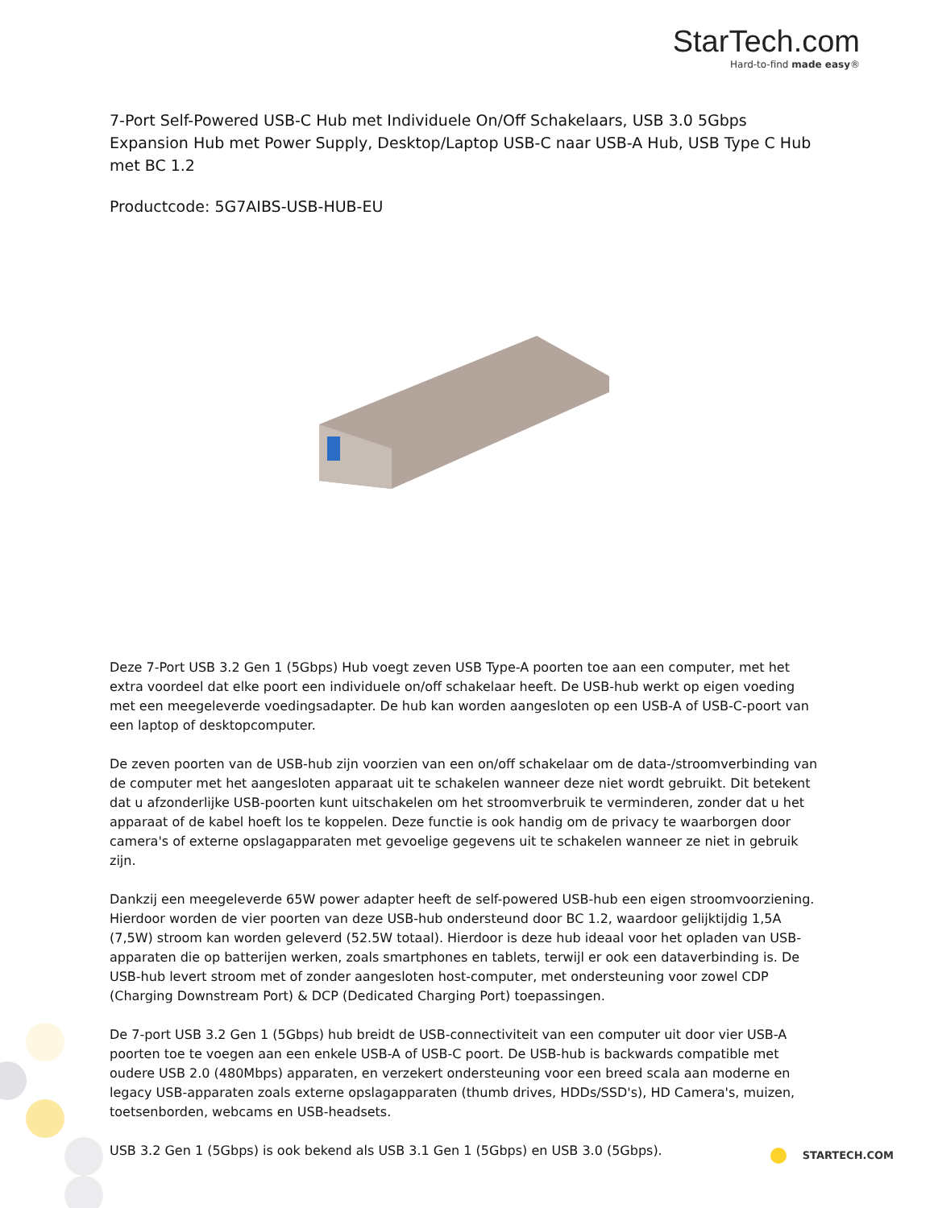StarTech.com
Hard-to-find made easy®
7-Port Self-Powered USB-C Hub met Individuele On/Off Schakelaars, USB 3.0 5Gbps Expansion Hub met Power Supply, Desktop/Laptop USB-C naar USB-A Hub, USB Type C Hub met BC 1.2
Productcode: 5G7AIBS-USB-HUB-EU
Deze 7-Port USB 3.2 Gen 1 (5Gbps) Hub voegt zeven USB Type-A poorten toe aan een computer, met het extra voordeel dat elke poort een individuele on/off schakelaar heeft. De USB-hub werkt op eigen voeding met een meegeleverde voedingsadapter. De hub kan worden aangesloten op een USB-A of USB-C-poort van een laptop of desktopcomputer.
De zeven poorten van de USB-hub zijn voorzien van een on/off schakelaar om de data-/stroomverbinding van de computer met het aangesloten apparaat uit te schakelen wanneer deze niet wordt gebruikt. Dit betekent dat u afzonderlijke USB-poorten kunt uitschakelen om het stroomverbruik te verminderen, zonder dat u het apparaat of de kabel hoeft los te koppelen. Deze functie is ook handig om de privacy te waarborgen door camera's of externe opslagapparaten met gevoelige gegevens uit te schakelen wanneer ze niet in gebruik zijn.
Dankzij een meegeleverde 65W power adapter heeft de self-powered USB-hub een eigen stroomvoorziening. Hierdoor worden de vier poorten van deze USB-hub ondersteund door BC 1.2, waardoor gelijktijdig 1,5A (7,5W) stroom kan worden geleverd (52.5W totaal). Hierdoor is deze hub ideaal voor het opladen van USB-apparaten die op batterijen werken, zoals smartphones en tablets, terwijl er ook een dataverbinding is. De USB-hub levert stroom met of zonder aangesloten host-computer, met ondersteuning voor zowel CDP (Charging Downstream Port) & DCP (Dedicated Charging Port) toepassingen.
De 7-port USB 3.2 Gen 1 (5Gbps) hub breidt de USB-connectiviteit van een computer uit door vier USB-A poorten toe te voegen aan een enkele USB-A of USB-C poort. De USB-hub is backwards compatible met oudere USB 2.0 (480Mbps) apparaten, en verzekert ondersteuning voor een breed scala aan moderne en legacy USB-apparaten zoals externe opslagapparaten (thumb drives, HDDs/SSD's), HD Camera's, muizen, toetsenborden, webcams en USB-headsets.
USB 3.2 Gen 1 (5Gbps) is ook bekend als USB 3.1 Gen 1 (5Gbps) en USB 3.0 (5Gbps).
STARTECH.COM